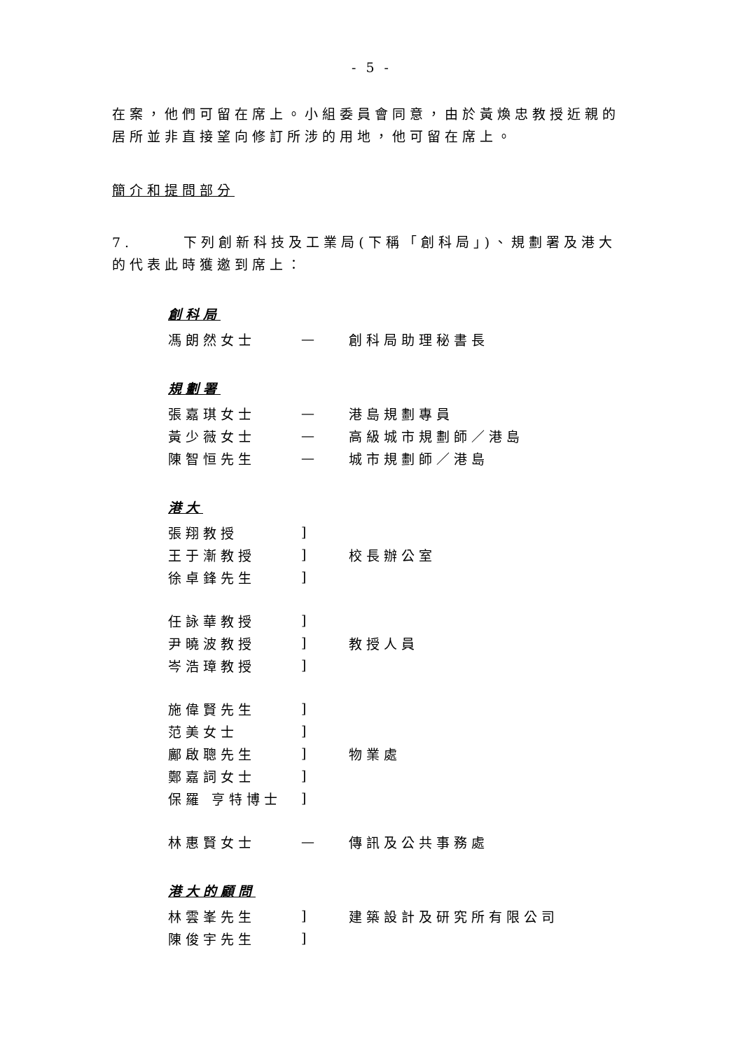- 5 -
在案，他們可留在席上。小組委員會同意，由於黃煥忠教授近親的居所並非直接望向修訂所涉的用地，他可留在席上。
簡介和提問部分
7. 下列創新科技及工業局(下稱「創科局」)、規劃署及港大的代表此時獲邀到席上：
創科局
| 馮朗然女士 | — | 創科局助理秘書長 |
規劃署
| 張嘉琪女士 | — | 港島規劃專員 |
| 黃少薇女士 | — | 高級城市規劃師／港島 |
| 陳智恒先生 | — | 城市規劃師／港島 |
港大
| 張翔教授 | ] | |
| 王于漸教授 | ] | 校長辦公室 |
| 徐卓鋒先生 | ] | |
| 任詠華教授 | ] | |
| 尹曉波教授 | ] | 教授人員 |
| 岑浩璋教授 | ] | |
| 施偉賢先生 | ] | |
| 范美女士 | ] | |
| 鄺啟聰先生 | ] | 物業處 |
| 鄭嘉詞女士 | ] | |
| 保羅 亨特博士 | ] | |
| 林惠賢女士 | — | 傳訊及公共事務處 |
港大的顧問
| 林雲峯先生 | ] | 建築設計及研究所有限公司 |
| 陳俊宇先生 | ] | |